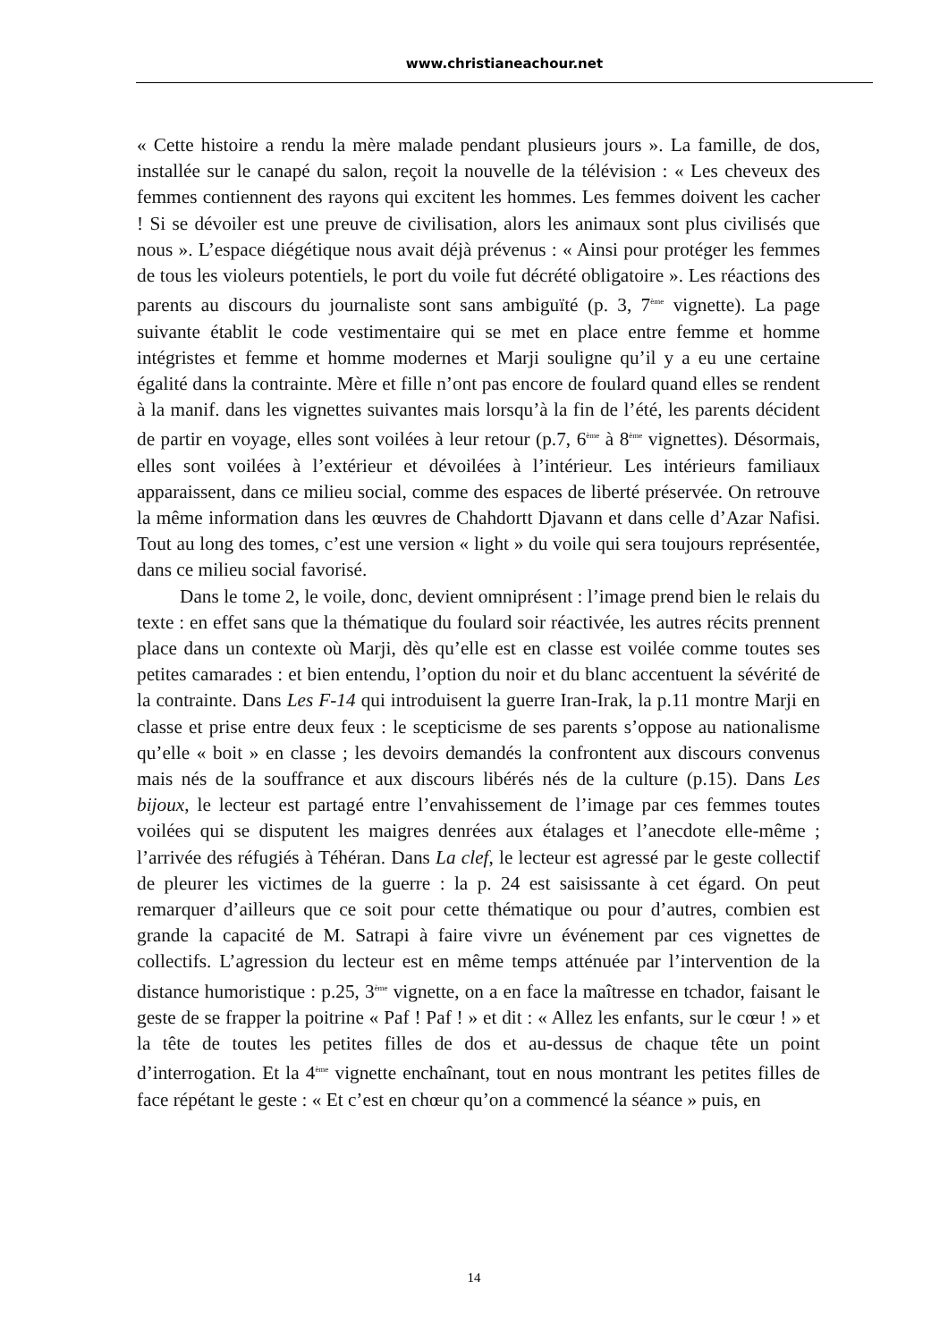www.christianeachour.net
« Cette histoire a rendu la mère malade pendant plusieurs jours ». La famille, de dos, installée sur le canapé du salon, reçoit la nouvelle de la télévision : « Les cheveux des femmes contiennent des rayons qui excitent les hommes. Les femmes doivent les cacher ! Si se dévoiler est une preuve de civilisation, alors les animaux sont plus civilisés que nous ». L’espace diégétique nous avait déjà prévenus : « Ainsi pour protéger les femmes de tous les violeurs potentiels, le port du voile fut décrété obligatoire ». Les réactions des parents au discours du journaliste sont sans ambiguïté (p. 3, 7<sup>ème</sup> vignette). La page suivante établit le code vestimentaire qui se met en place entre femme et homme intégristes et femme et homme modernes et Marji souligne qu’il y a eu une certaine égalité dans la contrainte. Mère et fille n’ont pas encore de foulard quand elles se rendent à la manif. dans les vignettes suivantes mais lorsqu’à la fin de l’été, les parents décident de partir en voyage, elles sont voilées à leur retour (p.7, 6<sup>ème</sup> à 8<sup>ème</sup> vignettes). Désormais, elles sont voilées à l’extérieur et dévoilées à l’intérieur. Les intérieurs familiaux apparaissent, dans ce milieu social, comme des espaces de liberté préservée. On retrouve la même information dans les œuvres de Chahdortt Djavann et dans celle d’Azar Nafisi. Tout au long des tomes, c’est une version « light » du voile qui sera toujours représentée, dans ce milieu social favorisé.
Dans le tome 2, le voile, donc, devient omniprésent : l’image prend bien le relais du texte : en effet sans que la thématique du foulard soir réactivée, les autres récits prennent place dans un contexte où Marji, dès qu’elle est en classe est voilée comme toutes ses petites camarades : et bien entendu, l’option du noir et du blanc accentuent la sévérité de la contrainte. Dans Les F-14 qui introduisent la guerre Iran-Irak, la p.11 montre Marji en classe et prise entre deux feux : le scepticisme de ses parents s’oppose au nationalisme qu’elle « boit » en classe ; les devoirs demandés la confrontent aux discours convenus mais nés de la souffrance et aux discours libérés nés de la culture (p.15). Dans Les bijoux, le lecteur est partagé entre l’envahissement de l’image par ces femmes toutes voilées qui se disputent les maigres denrées aux étalages et l’anecdote elle-même ; l’arrivée des réfugiés à Téhéran. Dans La clef, le lecteur est agressé par le geste collectif de pleurer les victimes de la guerre : la p. 24 est saisissante à cet égard. On peut remarquer d’ailleurs que ce soit pour cette thématique ou pour d’autres, combien est grande la capacité de M. Satrapi à faire vivre un événement par ces vignettes de collectifs. L’agression du lecteur est en même temps atténuée par l’intervention de la distance humoristique : p.25, 3<sup>ème</sup> vignette, on a en face la maîtresse en tchador, faisant le geste de se frapper la poitrine « Paf ! Paf ! » et dit : « Allez les enfants, sur le cœur ! » et la tête de toutes les petites filles de dos et au-dessus de chaque tête un point d’interrogation. Et la 4<sup>ème</sup> vignette enchaînant, tout en nous montrant les petites filles de face répétant le geste : « Et c’est en chœur qu’on a commencé la séance » puis, en
14